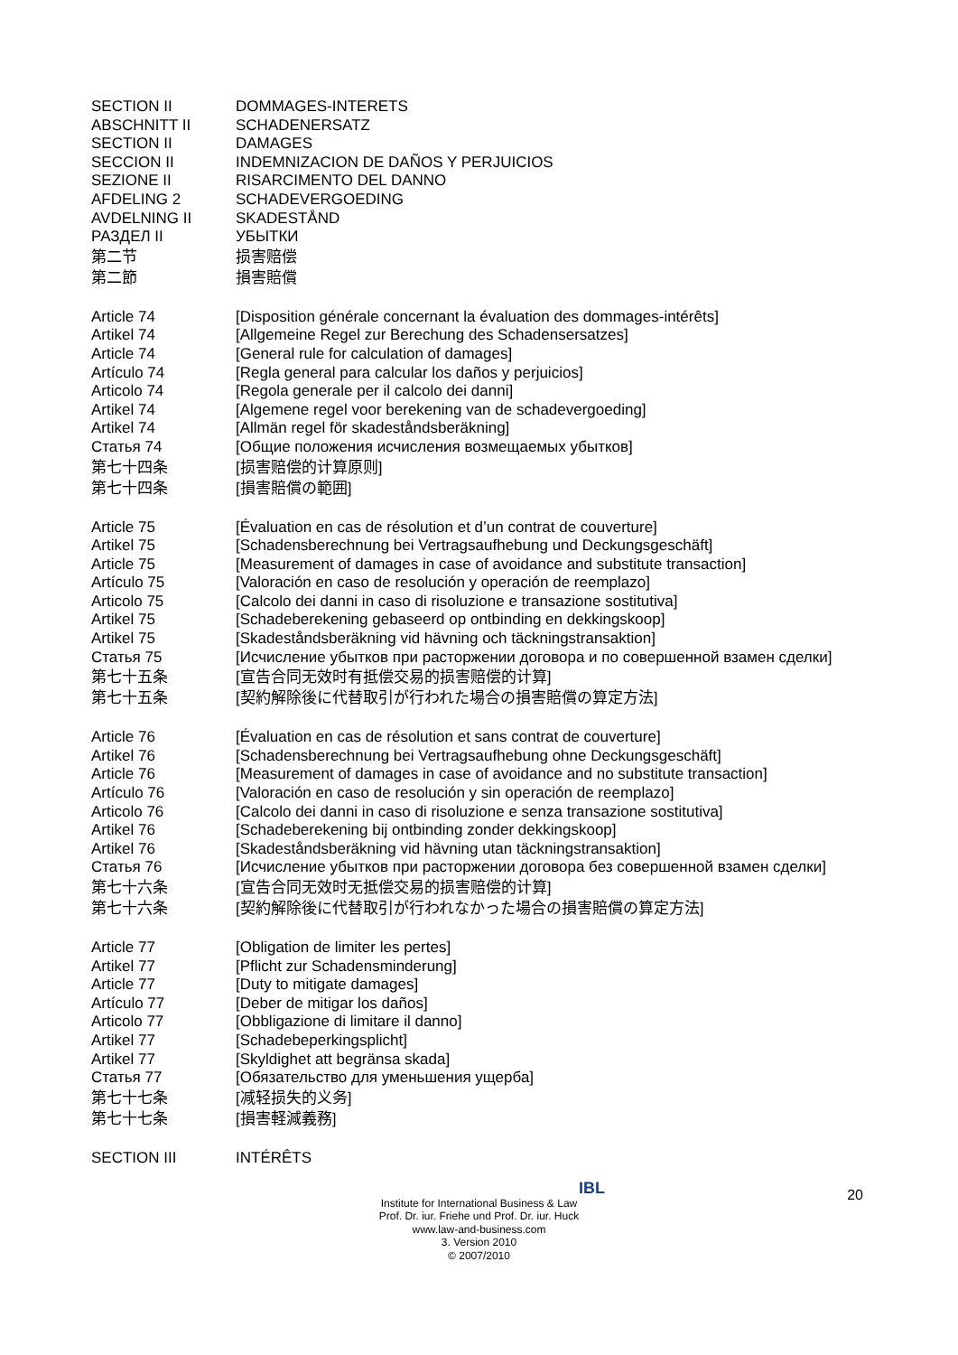SECTION II DOMMAGES-INTERETS
ABSCHNITT II SCHADENERSATZ
SECTION II DAMAGES
SECCION II INDEMNIZACION DE DAÑOS Y PERJUICIOS
SEZIONE II RISARCIMENTO DEL DANNO
AFDELING 2 SCHADEVERGOEDING
AVDELNING II SKADESTÅND
РАЗДЕЛ II УБЫТКИ
第二节 损害赔偿
第二節 損害賠償
Article 74 [Disposition générale concernant la évaluation des dommages-intérêts]
Artikel 74 [Allgemeine Regel zur Berechung des Schadensersatzes]
Article 74 [General rule for calculation of damages]
Artículo 74 [Regla general para calcular los daños y perjuicios]
Articolo 74 [Regola generale per il calcolo dei danni]
Artikel 74 [Algemene regel voor berekening van de schadevergoeding]
Artikel 74 [Allmän regel för skadeståndsberäkning]
Статья 74 [Общие положения исчисления возмещаемых убытков]
第七十四条 [损害赔偿的计算原则]
第七十四条 [損害賠償の範囲]
Article 75 [Évaluation en cas de résolution et d’un contrat de couverture]
Artikel 75 [Schadensberechnung bei Vertragsaufhebung und Deckungsgeschäft]
Article 75 [Measurement of damages in case of avoidance and substitute transaction]
Artículo 75 [Valoración en caso de resolución y operación de reemplazo]
Articolo 75 [Calcolo dei danni in caso di risoluzione e transazione sostitutiva]
Artikel 75 [Schadeberekening gebaseerd op ontbinding en dekkingskoop]
Artikel 75 [Skadeståndsberäkning vid hävning och täckningstransaktion]
Статья 75 [Исчисление убытков при расторжении договора и по совершенной взамен сделки]
第七十五条 [宣告合同无效时有抵偿交易的损害赔偿的计算]
第七十五条 [契約解除後に代替取引が行われた場合の損害賠償の算定方法]
Article 76 [Évaluation en cas de résolution et sans contrat de couverture]
Artikel 76 [Schadensberechnung bei Vertragsaufhebung ohne Deckungsgeschäft]
Article 76 [Measurement of damages in case of avoidance and no substitute transaction]
Artículo 76 [Valoración en caso de resolución y sin operación de reemplazo]
Articolo 76 [Calcolo dei danni in caso di risoluzione e senza transazione sostitutiva]
Artikel 76 [Schadeberekening bij ontbinding zonder dekkingskoop]
Artikel 76 [Skadeståndsberäkning vid hävning utan täckningstransaktion]
Статья 76 [Исчисление убытков при расторжении договора без совершенной взамен сделки]
第七十六条 [宣告合同无效时无抵偿交易的损害赔偿的计算]
第七十六条 [契約解除後に代替取引が行われなかった場合の損害賠償の算定方法]
Article 77 [Obligation de limiter les pertes]
Artikel 77 [Pflicht zur Schadensminderung]
Article 77 [Duty to mitigate damages]
Artículo 77 [Deber de mitigar los daños]
Articolo 77 [Obbligazione di limitare il danno]
Artikel 77 [Schadebeperkingsplicht]
Artikel 77 [Skyldighet att begränsa skada]
Статья 77 [Обязательство для уменьшения ущерба]
第七十七条 [减轻损失的义务]
第七十七条 [損害軽減義務]
SECTION III INTÉRÊTS
20
IBL
Institute for International Business & Law
Prof. Dr. iur. Friehe und Prof. Dr. iur. Huck
www.law-and-business.com
3. Version 2010
© 2007/2010